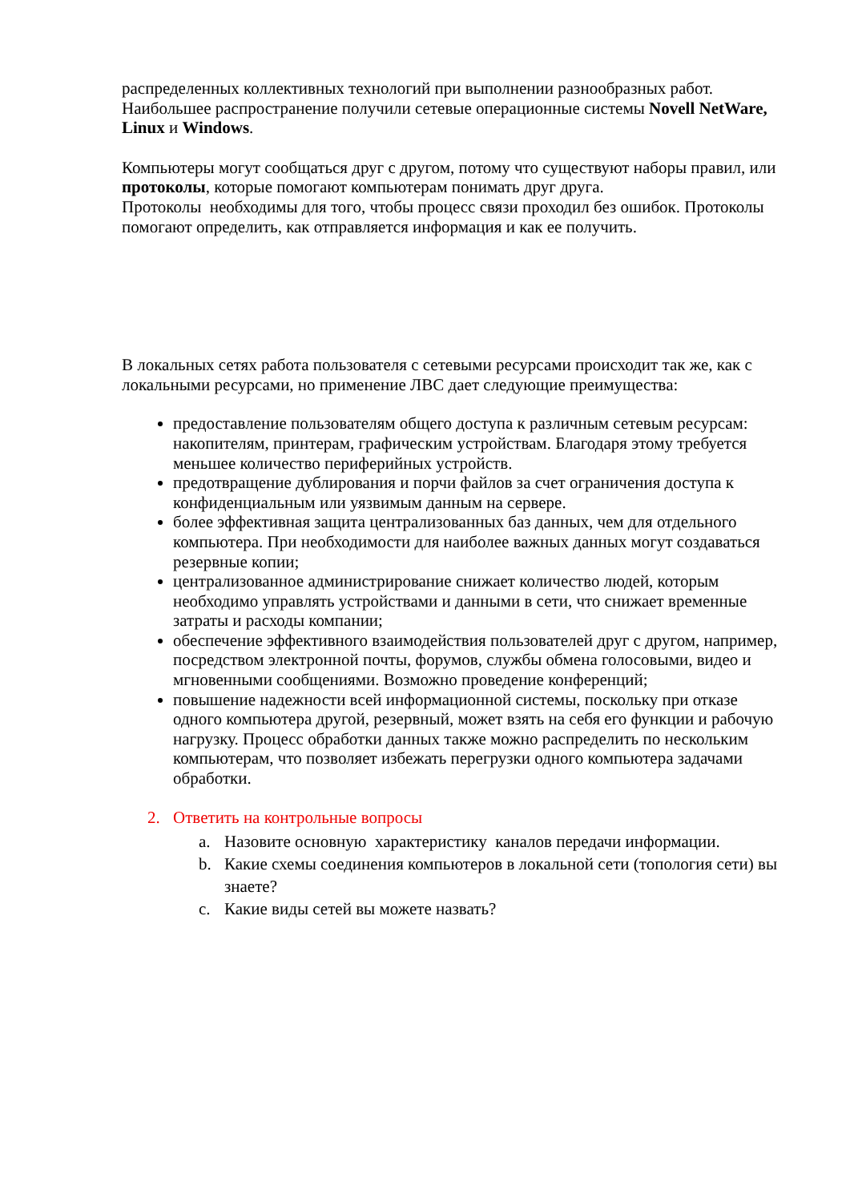распределенных коллективных технологий при выполнении разнообразных работ.
Наибольшее распространение получили сетевые операционные системы Novell NetWare, Linux и Windows.
Компьютеры могут сообщаться друг с другом, потому что существуют наборы правил, или протоколы, которые помогают компьютерам понимать друг друга.
Протоколы необходимы для того, чтобы процесс связи проходил без ошибок. Протоколы помогают определить, как отправляется информация и как ее получить.
В локальных сетях работа пользователя с сетевыми ресурсами происходит так же, как с локальными ресурсами, но применение ЛВС дает следующие преимущества:
предоставление пользователям общего доступа к различным сетевым ресурсам: накопителям, принтерам, графическим устройствам. Благодаря этому требуется меньшее количество периферийных устройств.
предотвращение дублирования и порчи файлов за счет ограничения доступа к конфиденциальным или уязвимым данным на сервере.
более эффективная защита централизованных баз данных, чем для отдельного компьютера. При необходимости для наиболее важных данных могут создаваться резервные копии;
централизованное администрирование снижает количество людей, которым необходимо управлять устройствами и данными в сети, что снижает временные затраты и расходы компании;
обеспечение эффективного взаимодействия пользователей друг с другом, например, посредством электронной почты, форумов, службы обмена голосовыми, видео и мгновенными сообщениями. Возможно проведение конференций;
повышение надежности всей информационной системы, поскольку при отказе одного компьютера другой, резервный, может взять на себя его функции и рабочую нагрузку. Процесс обработки данных также можно распределить по нескольким компьютерам, что позволяет избежать перегрузки одного компьютера задачами обработки.
2. Ответить на контрольные вопросы
a. Назовите основную характеристику каналов передачи информации.
b. Какие схемы соединения компьютеров в локальной сети (топология сети) вы знаете?
c. Какие виды сетей вы можете назвать?